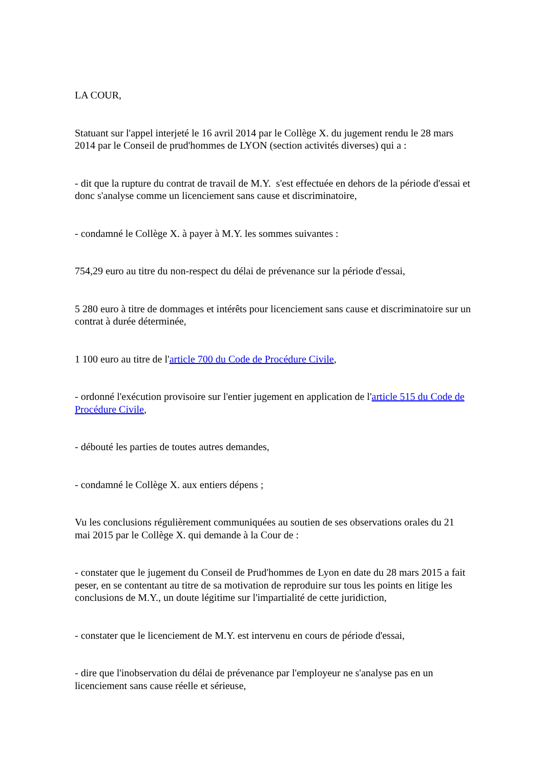LA COUR,
Statuant sur l'appel interjeté le 16 avril 2014 par le Collège X. du jugement rendu le 28 mars 2014 par le Conseil de prud'hommes de LYON (section activités diverses) qui a :
- dit que la rupture du contrat de travail de M.Y. s'est effectuée en dehors de la période d'essai et donc s'analyse comme un licenciement sans cause et discriminatoire,
- condamné le Collège X. à payer à M.Y. les sommes suivantes :
754,29 euro au titre du non-respect du délai de prévenance sur la période d'essai,
5 280 euro à titre de dommages et intérêts pour licenciement sans cause et discriminatoire sur un contrat à durée déterminée,
1 100 euro au titre de l'article 700 du Code de Procédure Civile,
- ordonné l'exécution provisoire sur l'entier jugement en application de l'article 515 du Code de Procédure Civile,
- débouté les parties de toutes autres demandes,
- condamné le Collège X. aux entiers dépens ;
Vu les conclusions régulièrement communiquées au soutien de ses observations orales du 21 mai 2015 par le Collège X. qui demande à la Cour de :
- constater que le jugement du Conseil de Prud'hommes de Lyon en date du 28 mars 2015 a fait peser, en se contentant au titre de sa motivation de reproduire sur tous les points en litige les conclusions de M.Y., un doute légitime sur l'impartialité de cette juridiction,
- constater que le licenciement de M.Y. est intervenu en cours de période d'essai,
- dire que l'inobservation du délai de prévenance par l'employeur ne s'analyse pas en un licenciement sans cause réelle et sérieuse,